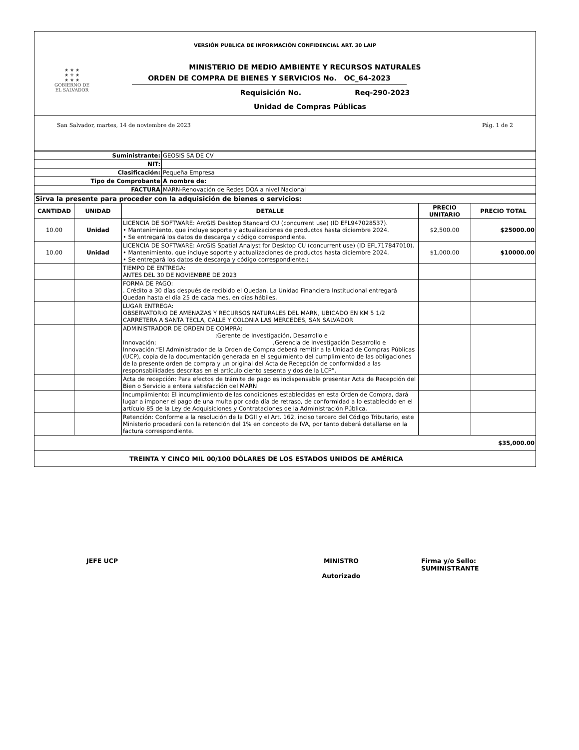VERSIÓN PUBLICA DE INFORMACIÓN CONFIDENCIAL ART. 30 LAIP
★ ★ ★
★ ⚜ ★
★ ★ ★
GOBIERNO DE
EL SALVADOR
MINISTERIO DE MEDIO AMBIENTE Y RECURSOS NATURALES
ORDEN DE COMPRA DE BIENES Y SERVICIOS No. OC_64-2023
Requisición No. Req-290-2023
Unidad de Compras Públicas
San Salvador, martes, 14 de noviembre de 2023 Pág. 1 de 2
| Suministrante: | GEOSIS SA DE CV |
| NIT: | |
| Clasificación: | Pequeña Empresa |
| Tipo de Comprobante | A nombre de: |
| FACTURA | MARN-Renovación de Redes DOA a nivel Nacional |
| Sirva la presente para proceder con la adquisición de bienes o servicios: | | | | |
| CANTIDAD | UNIDAD | DETALLE | PRECIO UNITARIO | PRECIO TOTAL |
| 10.00 | Unidad | LICENCIA DE SOFTWARE: ArcGIS Desktop Standard CU (concurrent use) (ID EFL947028537). • Mantenimiento, que incluye soporte y actualizaciones de productos hasta diciembre 2024. • Se entregará los datos de descarga y código correspondiente. | $2,500.00 | $25000.00 |
| 10.00 | Unidad | LICENCIA DE SOFTWARE: ArcGIS Spatial Analyst for Desktop CU (concurrent use) (ID EFL717847010). • Mantenimiento, que incluye soporte y actualizaciones de productos hasta diciembre 2024. • Se entregará los datos de descarga y código correspondiente.; | $1,000.00 | $10000.00 |
| | | TIEMPO DE ENTREGA: ANTES DEL 30 DE NOVIEMBRE DE 2023 | | |
| | | FORMA DE PAGO: . Crédito a 30 días después de recibido el Quedan. La Unidad Financiera Institucional entregará Quedan hasta el día 25 de cada mes, en días hábiles. | | |
| | | LUGAR ENTREGA: OBSERVATORIO DE AMENAZAS Y RECURSOS NATURALES DEL MARN, UBICADO EN KM 5 1/2 CARRETERA A SANTA TECLA, CALLE Y COLONIA LAS MERCEDES, SAN SALVADOR | | |
| | | ADMINISTRADOR DE ORDEN DE COMPRA: ;Gerente de Investigación, Desarrollo e Innovación; ,Gerencia de Investigación Desarrollo e Innovación.“El Administrador de la Orden de Compra deberá remitir a la Unidad de Compras Públicas (UCP), copia de la documentación generada en el seguimiento del cumplimiento de las obligaciones de la presente orden de compra y un original del Acta de Recepción de conformidad a las responsabilidades descritas en el artículo ciento sesenta y dos de la LCP”. | | |
| | | Acta de recepción: Para efectos de trámite de pago es indispensable presentar Acta de Recepción del Bien o Servicio a entera satisfacción del MARN | | |
| | | Incumplimiento: El incumplimiento de las condiciones establecidas en esta Orden de Compra, dará lugar a imponer el pago de una multa por cada día de retraso, de conformidad a lo establecido en el artículo 85 de la Ley de Adquisiciones y Contrataciones de la Administración Pública. | | |
| | | Retención: Conforme a la resolución de la DGII y el Art. 162, inciso tercero del Código Tributario, este Ministerio procederá con la retención del 1% en concepto de IVA, por tanto deberá detallarse en la factura correspondiente. | | |
| $35,000.00 | | | | |
| TREINTA Y CINCO MIL 00/100 DÓLARES DE LOS ESTADOS UNIDOS DE AMÉRICA | | | | |
JEFE UCP MINISTRO
Autorizado
Firma y/o Sello: SUMINISTRANTE